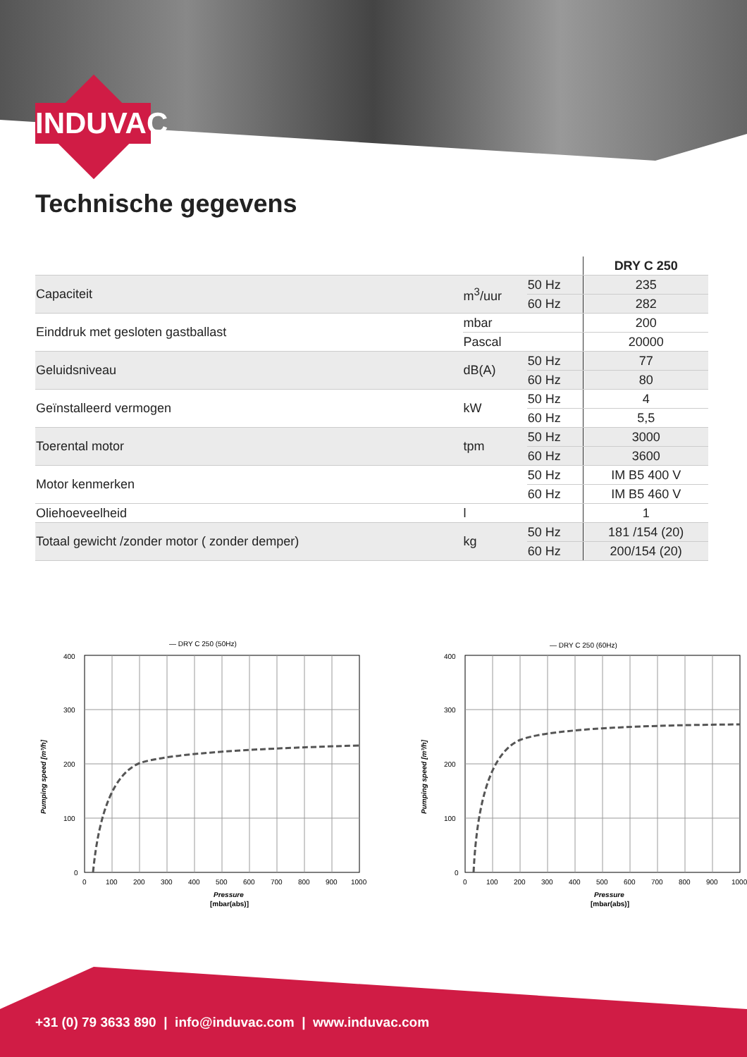INDUVAC
Technische gegevens
| | | | DRY C 250 |
| --- | --- | --- | --- |
| Capaciteit | m<sup>3</sup>/uur | 50 Hz | 235 |
| | | 60 Hz | 282 |
| Einddruk met gesloten gastballast | mbar | | 200 |
| | Pascal | | 20000 |
| Geluidsniveau | dB(A) | 50 Hz | 77 |
| | | 60 Hz | 80 |
| Geïnstalleerd vermogen | kW | 50 Hz | 4 |
| | | 60 Hz | 5,5 |
| Toerental motor | tpm | 50 Hz | 3000 |
| | | 60 Hz | 3600 |
| Motor kenmerken | | 50 Hz | IM B5 400 V |
| | | 60 Hz | IM B5 460 V |
| Oliehoeveelheid | l | | 1 |
| Totaal gewicht /zonder motor ( zonder demper) | kg | 50 Hz | 181 /154 (20) |
| | | 60 Hz | 200/154 (20) |
— DRY C 250 (50Hz)
400
300
200
100
0
0
100
200
300
400
500
600
700
800
900
1000
Pressure
[mbar(abs)]
Pumping speed [m³/h]
— DRY C 250 (60Hz)
400
300
200
100
0
0
100
200
300
400
500
600
700
800
900
1000
Pressure
[mbar(abs)]
Pumping speed [m³/h]
+31 (0) 79 3633 890 | info@induvac.com | www.induvac.com